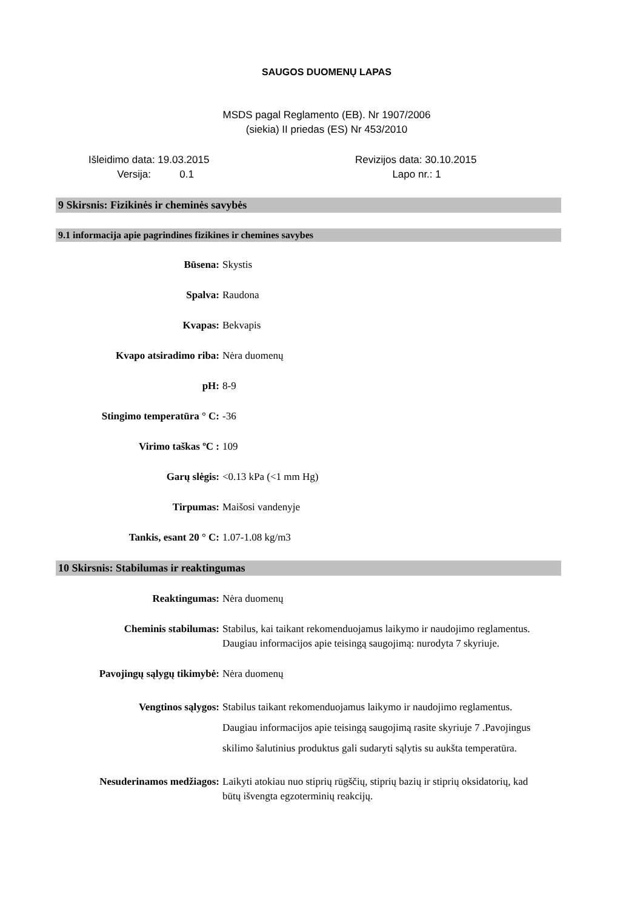SAUGOS DUOMENŲ LAPAS
MSDS pagal Reglamento (EB). Nr 1907/2006
(siekia) II priedas (ES) Nr 453/2010
Išleidimo data: 19.03.2015
Versija: 0.1
Revizijos data: 30.10.2015
Lapo nr.: 1
9 Skirsnis: Fizikinės ir cheminės savybės
9.1 informacija apie pagrindines fizikines ir chemines savybes
Būsena: Skystis
Spalva: Raudona
Kvapas: Bekvapis
Kvapo atsiradimo riba: Nėra duomenų
pH: 8-9
Stingimo temperatūra ° C: -36
Virimo taškas ºC : 109
Garų slėgis: <0.13 kPa (<1 mm Hg)
Tirpumas: Maišosi vandenyje
Tankis, esant 20 ° C: 1.07-1.08 kg/m3
10 Skirsnis: Stabilumas ir reaktingumas
Reaktingumas: Nėra duomenų
Cheminis stabilumas: Stabilus, kai taikant rekomenduojamus laikymo ir naudojimo reglamentus. Daugiau informacijos apie teisingą saugojimą: nurodyta 7 skyriuje.
Pavojingų sąlygų tikimybė: Nėra duomenų
Vengtinos sąlygos: Stabilus taikant rekomenduojamus laikymo ir naudojimo reglamentus. Daugiau informacijos apie teisingą saugojimą rasite skyriuje 7 .Pavojingus skilimo šalutinius produktus gali sudaryti sąlytis su aukšta temperatūra.
Nesuderinamos medžiagos: Laikyti atokiau nuo stiprių rūgščių, stiprių bazių ir stiprių oksidatorių, kad būtų išvengta egzoterminių reakcijų.